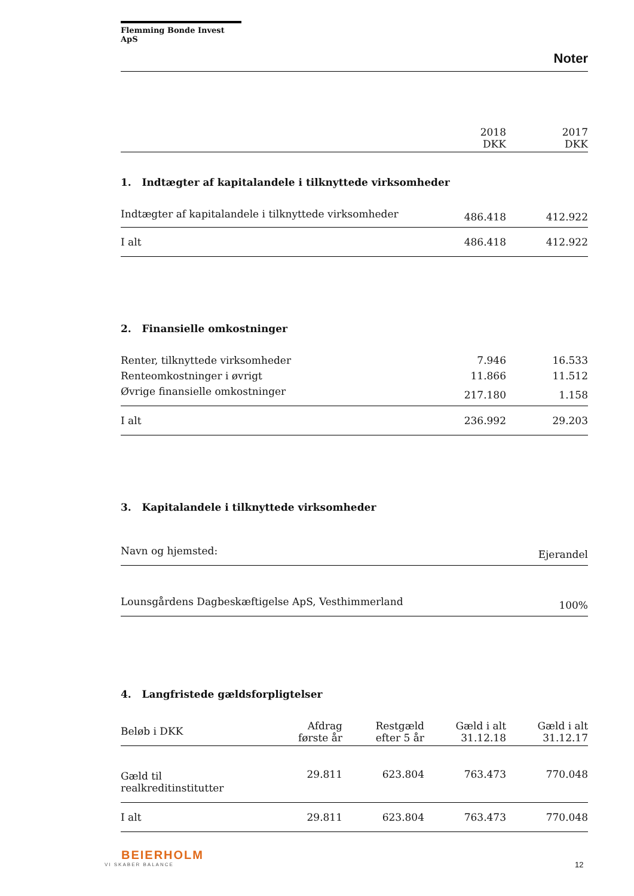Flemming Bonde Invest ApS
Noter
| | 2018 DKK | 2017 DKK |
1. Indtægter af kapitalandele i tilknyttede virksomheder
| Indtægter af kapitalandele i tilknyttede virksomheder | 486.418 | 412.922 |
| I alt | 486.418 | 412.922 |
2. Finansielle omkostninger
| Renter, tilknyttede virksomheder | 7.946 | 16.533 |
| Renteomkostninger i øvrigt | 11.866 | 11.512 |
| Øvrige finansielle omkostninger | 217.180 | 1.158 |
| I alt | 236.992 | 29.203 |
3. Kapitalandele i tilknyttede virksomheder
| Navn og hjemsted: | Ejerandel |
| Lounsgårdens Dagbeskæftigelse ApS, Vesthimmerland | 100% |
4. Langfristede gældsforpligtelser
| Beløb i DKK | Afdrag første år | Restgæld efter 5 år | Gæld i alt 31.12.18 | Gæld i alt 31.12.17 |
| Gæld til realkreditinstitutter | 29.811 | 623.804 | 763.473 | 770.048 |
| I alt | 29.811 | 623.804 | 763.473 | 770.048 |
BEIERHOLM
VI SKABER BALANCE
12